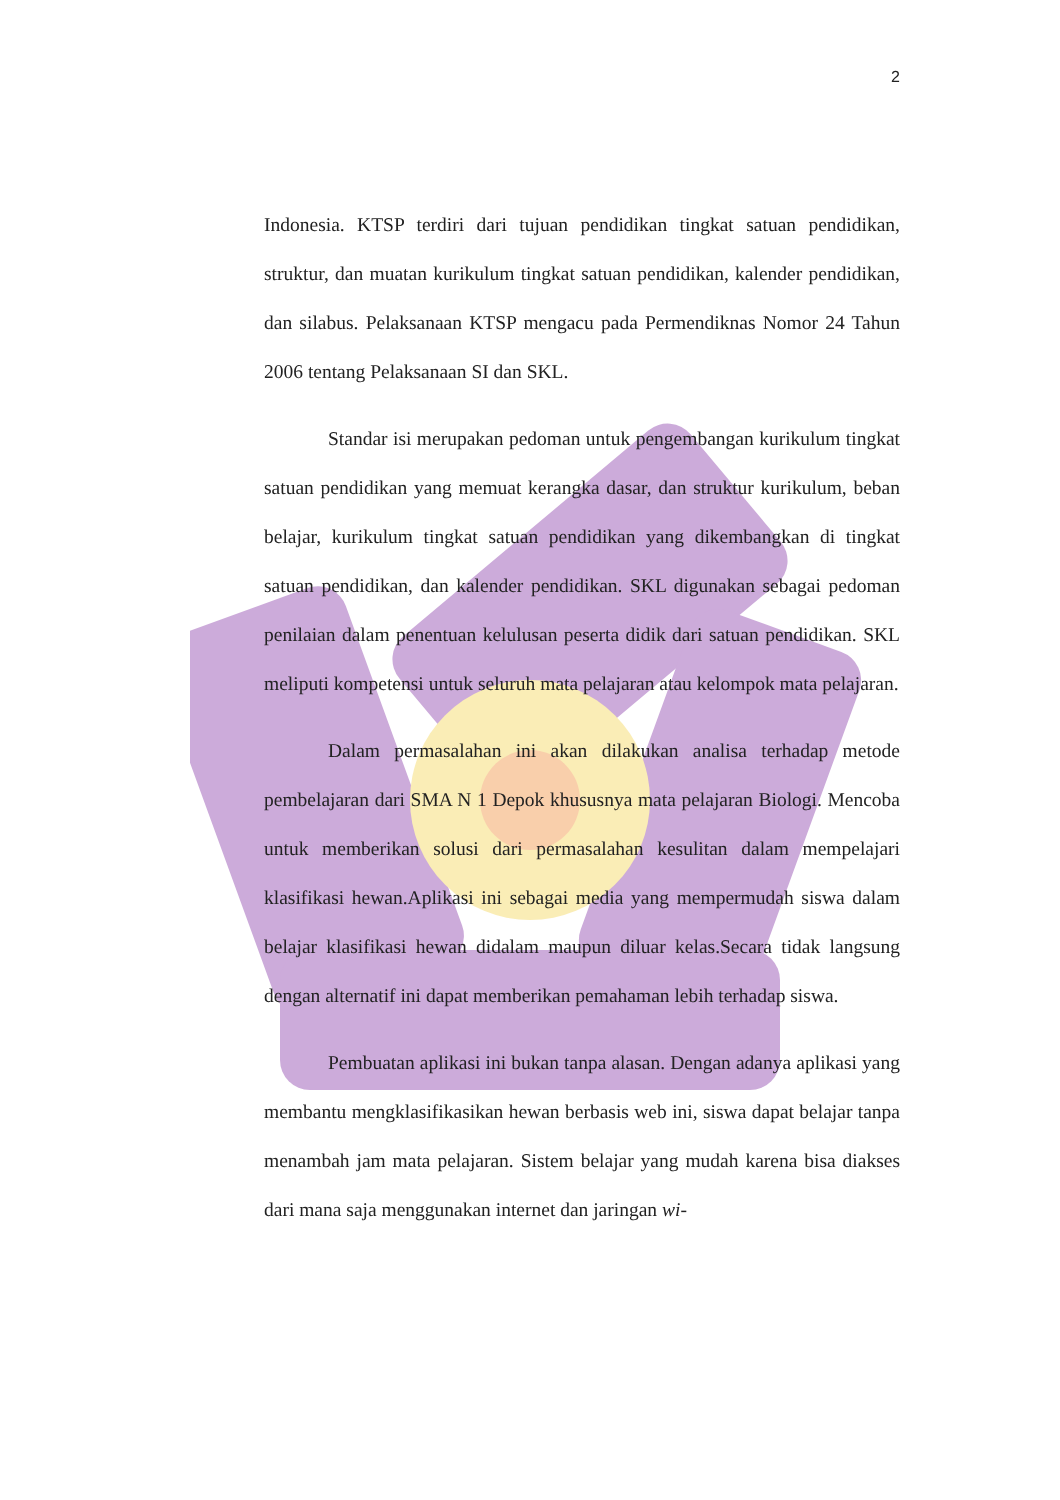2
Indonesia. KTSP terdiri dari tujuan pendidikan tingkat satuan pendidikan, struktur, dan muatan kurikulum tingkat satuan pendidikan, kalender pendidikan, dan silabus. Pelaksanaan KTSP mengacu pada Permendiknas Nomor 24 Tahun 2006 tentang Pelaksanaan SI dan SKL.
Standar isi merupakan pedoman untuk pengembangan kurikulum tingkat satuan pendidikan yang memuat kerangka dasar, dan struktur kurikulum, beban belajar, kurikulum tingkat satuan pendidikan yang dikembangkan di tingkat satuan pendidikan, dan kalender pendidikan. SKL digunakan sebagai pedoman penilaian dalam penentuan kelulusan peserta didik dari satuan pendidikan. SKL meliputi kompetensi untuk seluruh mata pelajaran atau kelompok mata pelajaran.
Dalam permasalahan ini akan dilakukan analisa terhadap metode pembelajaran dari SMA N 1 Depok khususnya mata pelajaran Biologi. Mencoba untuk memberikan solusi dari permasalahan kesulitan dalam mempelajari klasifikasi hewan.Aplikasi ini sebagai media yang mempermudah siswa dalam belajar klasifikasi hewan didalam maupun diluar kelas.Secara tidak langsung dengan alternatif ini dapat memberikan pemahaman lebih terhadap siswa.
Pembuatan aplikasi ini bukan tanpa alasan. Dengan adanya aplikasi yang membantu mengklasifikasikan hewan berbasis web ini, siswa dapat belajar tanpa menambah jam mata pelajaran. Sistem belajar yang mudah karena bisa diakses dari mana saja menggunakan internet dan jaringan wi-